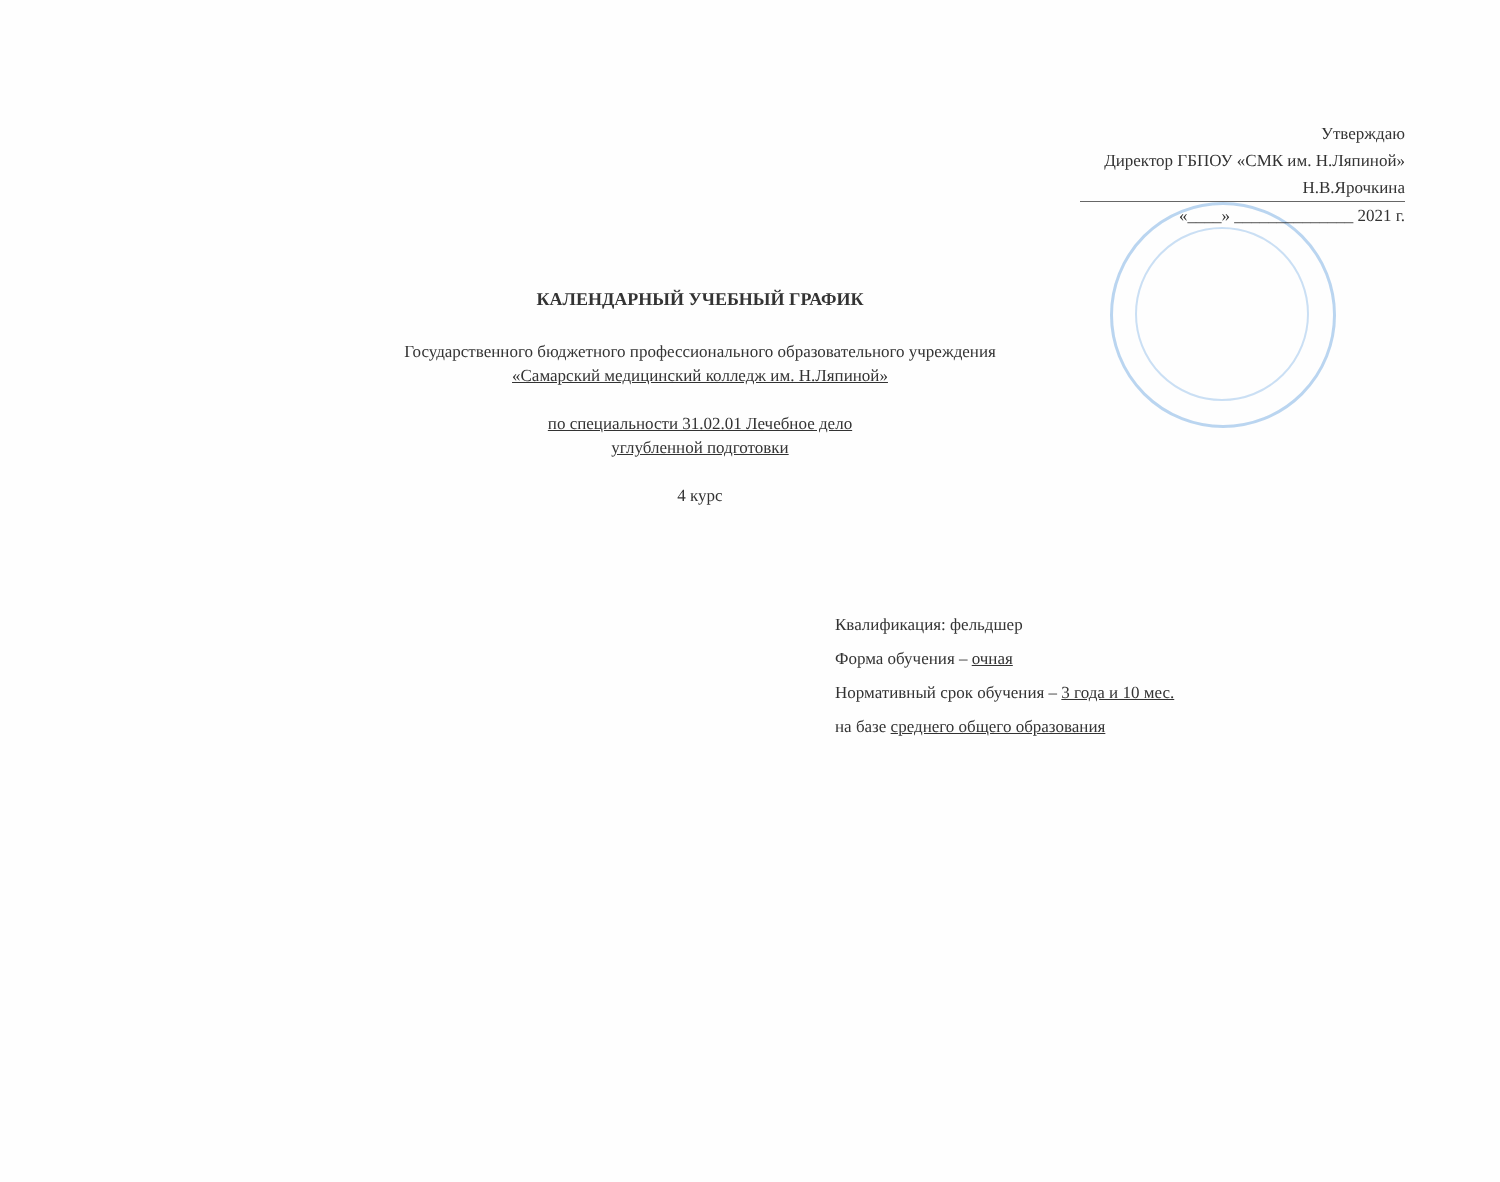Утверждаю
Директор ГБПОУ «СМК им. Н.Ляпиной»
Н.В.Ярочкина
«____» ______________ 2021 г.
КАЛЕНДАРНЫЙ УЧЕБНЫЙ ГРАФИК
Государственного бюджетного профессионального образовательного учреждения
«Самарский медицинский колледж им. Н.Ляпиной»
по специальности 31.02.01 Лечебное дело
углубленной подготовки
4 курс
Квалификация: фельдшер
Форма обучения – очная
Нормативный срок обучения – 3 года и 10 мес.
на базе среднего общего образования